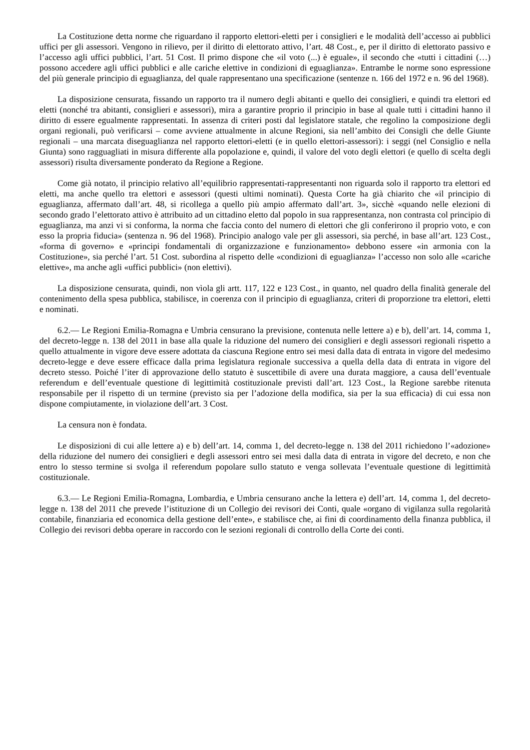La Costituzione detta norme che riguardano il rapporto elettori-eletti per i consiglieri e le modalità dell’accesso ai pubblici uffici per gli assessori. Vengono in rilievo, per il diritto di elettorato attivo, l’art. 48 Cost., e, per il diritto di elettorato passivo e l’accesso agli uffici pubblici, l’art. 51 Cost. Il primo dispone che «il voto (...) è eguale», il secondo che «tutti i cittadini (…) possono accedere agli uffici pubblici e alle cariche elettive in condizioni di eguaglianza». Entrambe le norme sono espressione del più generale principio di eguaglianza, del quale rappresentano una specificazione (sentenze n. 166 del 1972 e n. 96 del 1968).
La disposizione censurata, fissando un rapporto tra il numero degli abitanti e quello dei consiglieri, e quindi tra elettori ed eletti (nonché tra abitanti, consiglieri e assessori), mira a garantire proprio il principio in base al quale tutti i cittadini hanno il diritto di essere egualmente rappresentati. In assenza di criteri posti dal legislatore statale, che regolino la composizione degli organi regionali, può verificarsi – come avviene attualmente in alcune Regioni, sia nell’ambito dei Consigli che delle Giunte regionali – una marcata diseguaglianza nel rapporto elettori-eletti (e in quello elettori-assessori): i seggi (nel Consiglio e nella Giunta) sono ragguagliati in misura differente alla popolazione e, quindi, il valore del voto degli elettori (e quello di scelta degli assessori) risulta diversamente ponderato da Regione a Regione.
Come già notato, il principio relativo all’equilibrio rappresentati-rappresentanti non riguarda solo il rapporto tra elettori ed eletti, ma anche quello tra elettori e assessori (questi ultimi nominati). Questa Corte ha già chiarito che «il principio di eguaglianza, affermato dall’art. 48, si ricollega a quello più ampio affermato dall’art. 3», sicchè «quando nelle elezioni di secondo grado l’elettorato attivo è attribuito ad un cittadino eletto dal popolo in sua rappresentanza, non contrasta col principio di eguaglianza, ma anzi vi si conforma, la norma che faccia conto del numero di elettori che gli conferirono il proprio voto, e con esso la propria fiducia» (sentenza n. 96 del 1968). Principio analogo vale per gli assessori, sia perché, in base all’art. 123 Cost., «forma di governo» e «principi fondamentali di organizzazione e funzionamento» debbono essere «in armonia con la Costituzione», sia perché l’art. 51 Cost. subordina al rispetto delle «condizioni di eguaglianza» l’accesso non solo alle «cariche elettive», ma anche agli «uffici pubblici» (non elettivi).
La disposizione censurata, quindi, non vìola gli artt. 117, 122 e 123 Cost., in quanto, nel quadro della finalità generale del contenimento della spesa pubblica, stabilisce, in coerenza con il principio di eguaglianza, criteri di proporzione tra elettori, eletti e nominati.
6.2.— Le Regioni Emilia-Romagna e Umbria censurano la previsione, contenuta nelle lettere a) e b), dell’art. 14, comma 1, del decreto-legge n. 138 del 2011 in base alla quale la riduzione del numero dei consiglieri e degli assessori regionali rispetto a quello attualmente in vigore deve essere adottata da ciascuna Regione entro sei mesi dalla data di entrata in vigore del medesimo decreto-legge e deve essere efficace dalla prima legislatura regionale successiva a quella della data di entrata in vigore del decreto stesso. Poiché l’iter di approvazione dello statuto è suscettibile di avere una durata maggiore, a causa dell’eventuale referendum e dell’eventuale questione di legittimità costituzionale previsti dall’art. 123 Cost., la Regione sarebbe ritenuta responsabile per il rispetto di un termine (previsto sia per l’adozione della modifica, sia per la sua efficacia) di cui essa non dispone compiutamente, in violazione dell’art. 3 Cost.
La censura non è fondata.
Le disposizioni di cui alle lettere a) e b) dell’art. 14, comma 1, del decreto-legge n. 138 del 2011 richiedono l’«adozione» della riduzione del numero dei consiglieri e degli assessori entro sei mesi dalla data di entrata in vigore del decreto, e non che entro lo stesso termine si svolga il referendum popolare sullo statuto e venga sollevata l’eventuale questione di legittimità costituzionale.
6.3.— Le Regioni Emilia-Romagna, Lombardia, e Umbria censurano anche la lettera e) dell’art. 14, comma 1, del decreto-legge n. 138 del 2011 che prevede l’istituzione di un Collegio dei revisori dei Conti, quale «organo di vigilanza sulla regolarità contabile, finanziaria ed economica della gestione dell’ente», e stabilisce che, ai fini di coordinamento della finanza pubblica, il Collegio dei revisori debba operare in raccordo con le sezioni regionali di controllo della Corte dei conti.